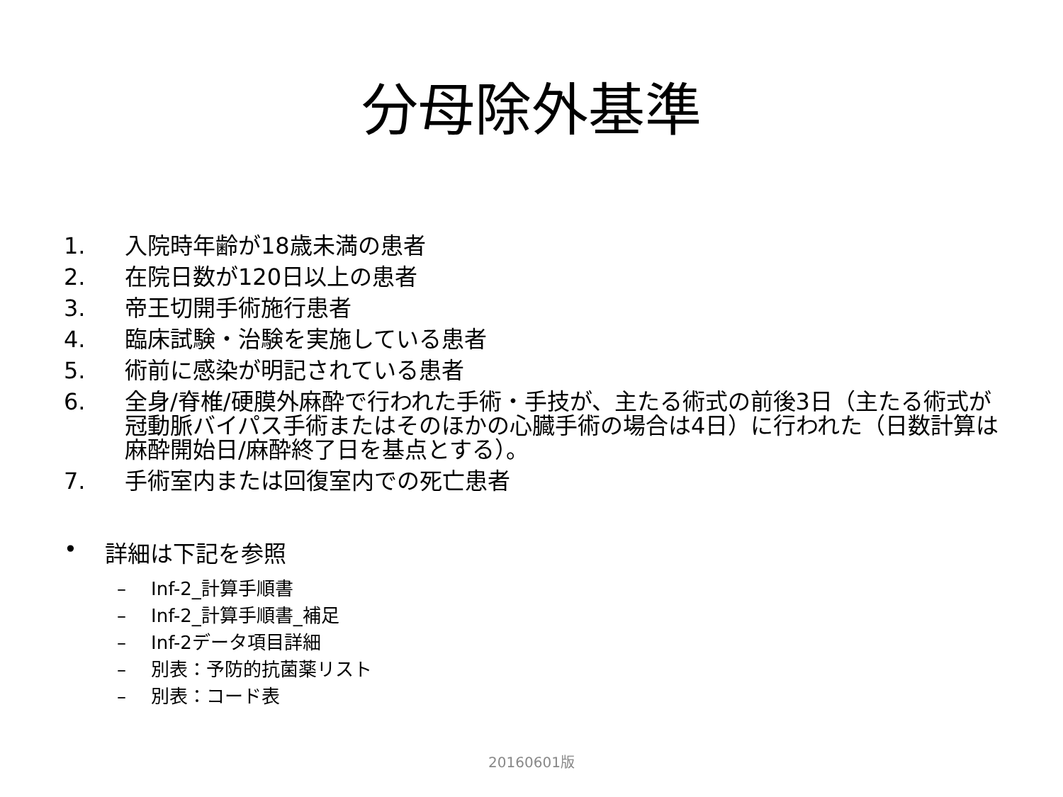分母除外基準
1. 入院時年齢が18歳未満の患者
2. 在院日数が120日以上の患者
3. 帝王切開手術施行患者
4. 臨床試験・治験を実施している患者
5. 術前に感染が明記されている患者
6. 全身/脊椎/硬膜外麻酔で行われた手術・手技が、主たる術式の前後3日（主たる術式が冠動脈バイパス手術またはそのほかの心臓手術の場合は4日）に行われた（日数計算は麻酔開始日/麻酔終了日を基点とする）。
7. 手術室内または回復室内での死亡患者
• 詳細は下記を参照
– Inf-2_計算手順書
– Inf-2_計算手順書_補足
– Inf-2データ項目詳細
– 別表：予防的抗菌薬リスト
– 別表：コード表
20160601版